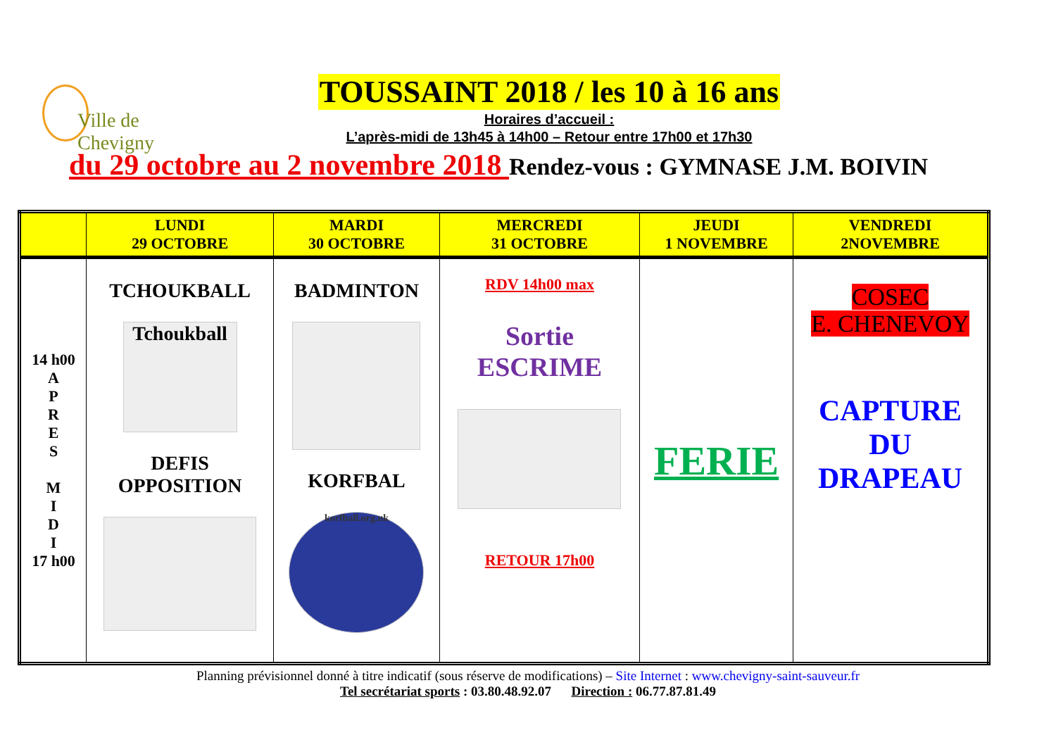Ville de
Chevigny
TOUSSAINT 2018 / les 10 à 16 ans
Horaires d’accueil :
L’après-midi de 13h45 à 14h00 – Retour entre 17h00 et 17h30
du 29 octobre au 2 novembre 2018 Rendez-vous : GYMNASE J.M. BOIVIN
| | LUNDI 29 OCTOBRE | MARDI 30 OCTOBRE | MERCREDI 31 OCTOBRE | JEUDI 1 NOVEMBRE | VENDREDI 2NOVEMBRE |
| --- | --- | --- | --- | --- | --- |
| 14 h00 A P R E S M I D I 17 h00 | TCHOUKBALL Tchoukball DEFIS OPPOSITION | BADMINTON KORFBAL korfball.org.uk | RDV 14h00 max Sortie ESCRIME RETOUR 17h00 | FERIE | COSEC E. CHENEVOY CAPTURE DU DRAPEAU |
Planning prévisionnel donné à titre indicatif (sous réserve de modifications) – Site Internet : www.chevigny-saint-sauveur.fr
Tel secrétariat sports : 03.80.48.92.07 Direction : 06.77.87.81.49